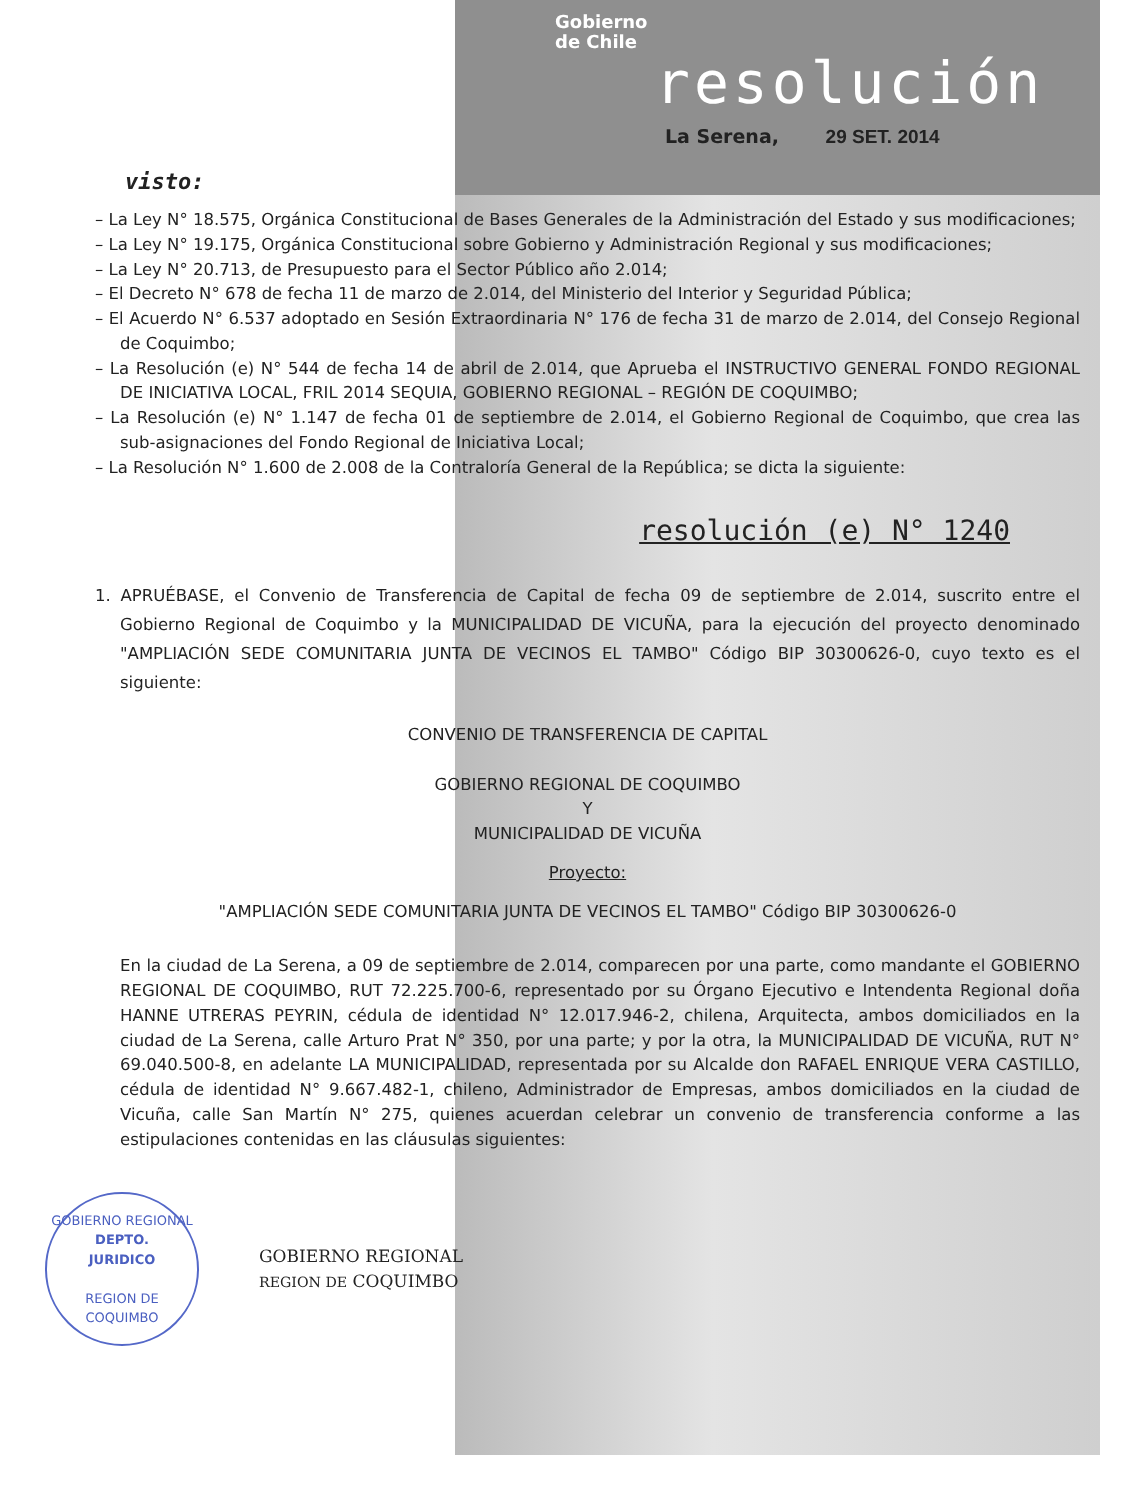Gobierno
de Chile
resolución
La Serena, 29 SET. 2014
visto:
– La Ley N° 18.575, Orgánica Constitucional de Bases Generales de la Administración del Estado y sus modificaciones;
– La Ley N° 19.175, Orgánica Constitucional sobre Gobierno y Administración Regional y sus modificaciones;
– La Ley N° 20.713, de Presupuesto para el Sector Público año 2.014;
– El Decreto N° 678 de fecha 11 de marzo de 2.014, del Ministerio del Interior y Seguridad Pública;
– El Acuerdo N° 6.537 adoptado en Sesión Extraordinaria N° 176 de fecha 31 de marzo de 2.014, del Consejo Regional de Coquimbo;
– La Resolución (e) N° 544 de fecha 14 de abril de 2.014, que Aprueba el INSTRUCTIVO GENERAL FONDO REGIONAL DE INICIATIVA LOCAL, FRIL 2014 SEQUIA, GOBIERNO REGIONAL – REGIÓN DE COQUIMBO;
– La Resolución (e) N° 1.147 de fecha 01 de septiembre de 2.014, el Gobierno Regional de Coquimbo, que crea las sub-asignaciones del Fondo Regional de Iniciativa Local;
– La Resolución N° 1.600 de 2.008 de la Contraloría General de la República; se dicta la siguiente:
resolución (e) N° 1240
1. APRUÉBASE, el Convenio de Transferencia de Capital de fecha 09 de septiembre de 2.014, suscrito entre el Gobierno Regional de Coquimbo y la MUNICIPALIDAD DE VICUÑA, para la ejecución del proyecto denominado "AMPLIACIÓN SEDE COMUNITARIA JUNTA DE VECINOS EL TAMBO" Código BIP 30300626-0, cuyo texto es el siguiente:
CONVENIO DE TRANSFERENCIA DE CAPITAL
GOBIERNO REGIONAL DE COQUIMBO
Y
MUNICIPALIDAD DE VICUÑA
Proyecto:
"AMPLIACIÓN SEDE COMUNITARIA JUNTA DE VECINOS EL TAMBO" Código BIP 30300626-0
En la ciudad de La Serena, a 09 de septiembre de 2.014, comparecen por una parte, como mandante el GOBIERNO REGIONAL DE COQUIMBO, RUT 72.225.700-6, representado por su Órgano Ejecutivo e Intendenta Regional doña HANNE UTRERAS PEYRIN, cédula de identidad N° 12.017.946-2, chilena, Arquitecta, ambos domiciliados en la ciudad de La Serena, calle Arturo Prat N° 350, por una parte; y por la otra, la MUNICIPALIDAD DE VICUÑA, RUT N° 69.040.500-8, en adelante LA MUNICIPALIDAD, representada por su Alcalde don RAFAEL ENRIQUE VERA CASTILLO, cédula de identidad N° 9.667.482-1, chileno, Administrador de Empresas, ambos domiciliados en la ciudad de Vicuña, calle San Martín N° 275, quienes acuerdan celebrar un convenio de transferencia conforme a las estipulaciones contenidas en las cláusulas siguientes:
GOBIERNO REGIONAL
DEPTO.
JURIDICO
REGION DE COQUIMBO
GOBIERNO REGIONAL
REGION DE COQUIMBO